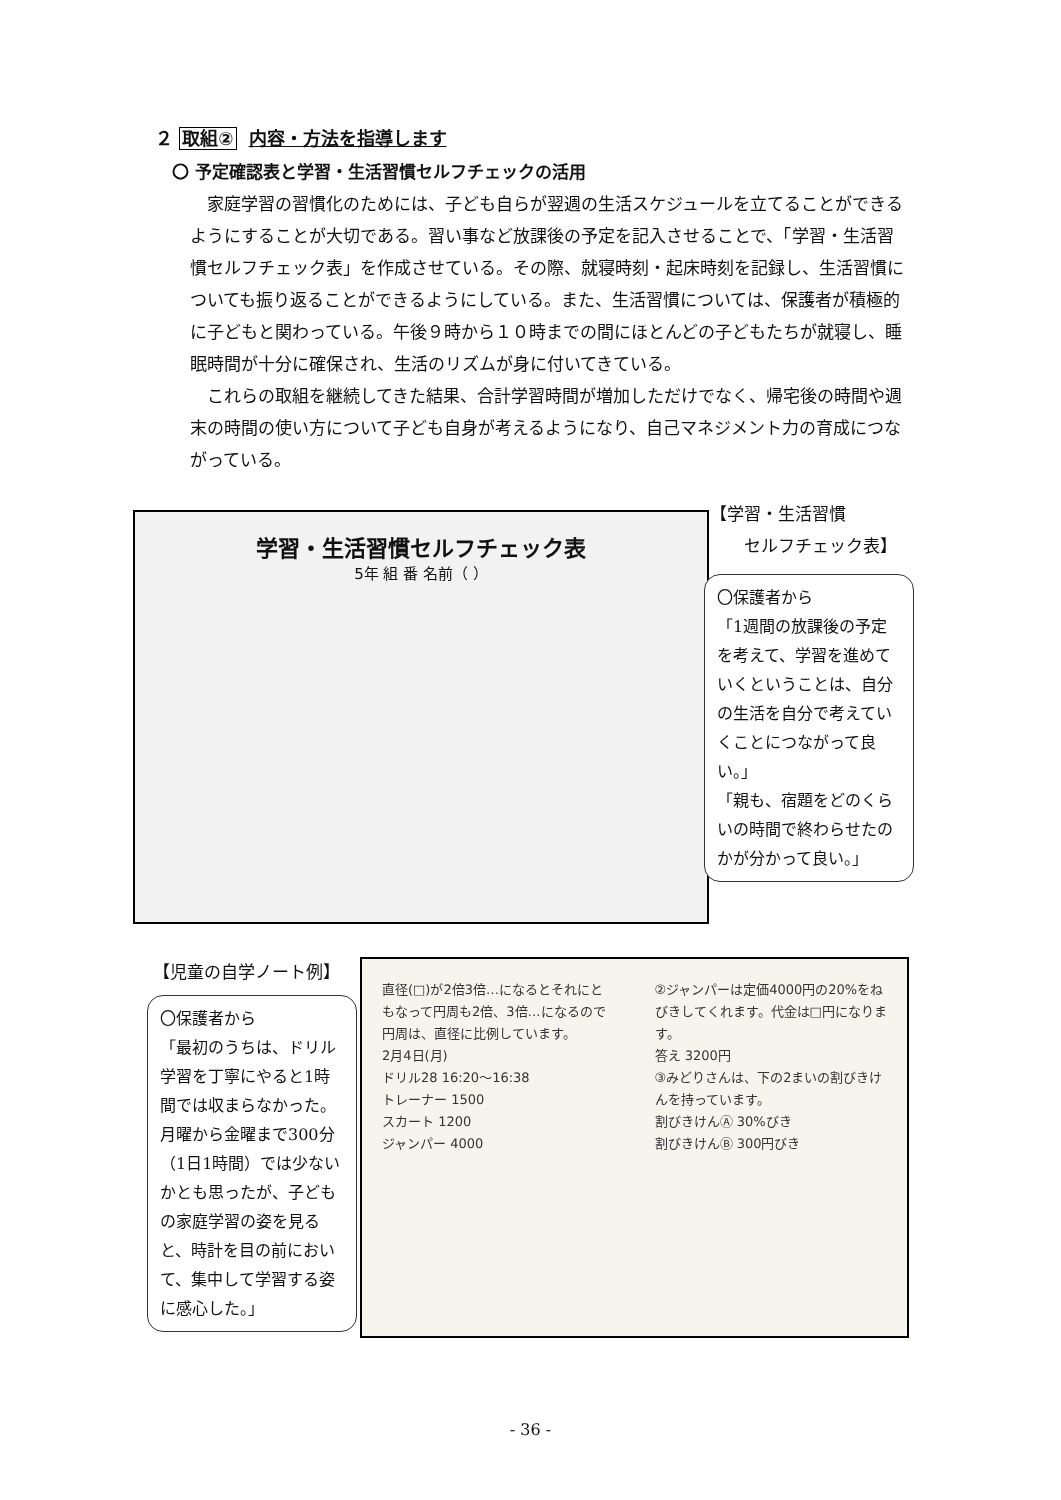２ 取組② 内容・方法を指導します
〇 予定確認表と学習・生活習慣セルフチェックの活用
家庭学習の習慣化のためには、子ども自らが翌週の生活スケジュールを立てることができるようにすることが大切である。習い事など放課後の予定を記入させることで、「学習・生活習慣セルフチェック表」を作成させている。その際、就寝時刻・起床時刻を記録し、生活習慣についても振り返ることができるようにしている。また、生活習慣については、保護者が積極的に子どもと関わっている。午後９時から１０時までの間にほとんどの子どもたちが就寝し、睡眠時間が十分に確保され、生活のリズムが身に付いてきている。
これらの取組を継続してきた結果、合計学習時間が増加しただけでなく、帰宅後の時間や週末の時間の使い方について子ども自身が考えるようになり、自己マネジメント力の育成につながっている。
【学習・生活習慣
　　セルフチェック表】
学習・生活習慣セルフチェック表
5年 組 番 名前（ ）
〇保護者から
「1週間の放課後の予定を考えて、学習を進めていくということは、自分の生活を自分で考えていくことにつながって良い。」
「親も、宿題をどのくらいの時間で終わらせたのかが分かって良い。」
【児童の自学ノート例】
〇保護者から
「最初のうちは、ドリル学習を丁寧にやると1時間では収まらなかった。月曜から金曜まで300分（1日1時間）では少ないかとも思ったが、子どもの家庭学習の姿を見ると、時計を目の前において、集中して学習する姿に感心した。」
直径(□)が2倍3倍…になるとそれにともなって円周も2倍、3倍…になるので円周は、直径に比例しています。
2月4日(月)
ドリル28 16:20〜16:38
トレーナー 1500
スカート 1200
ジャンパー 4000
②ジャンパーは定価4000円の20%をねびきしてくれます。代金は□円になります。
答え 3200円
③みどりさんは、下の2まいの割びきけんを持っています。
割びきけんⒶ 30%びき
割びきけんⒷ 300円びき
- 36 -